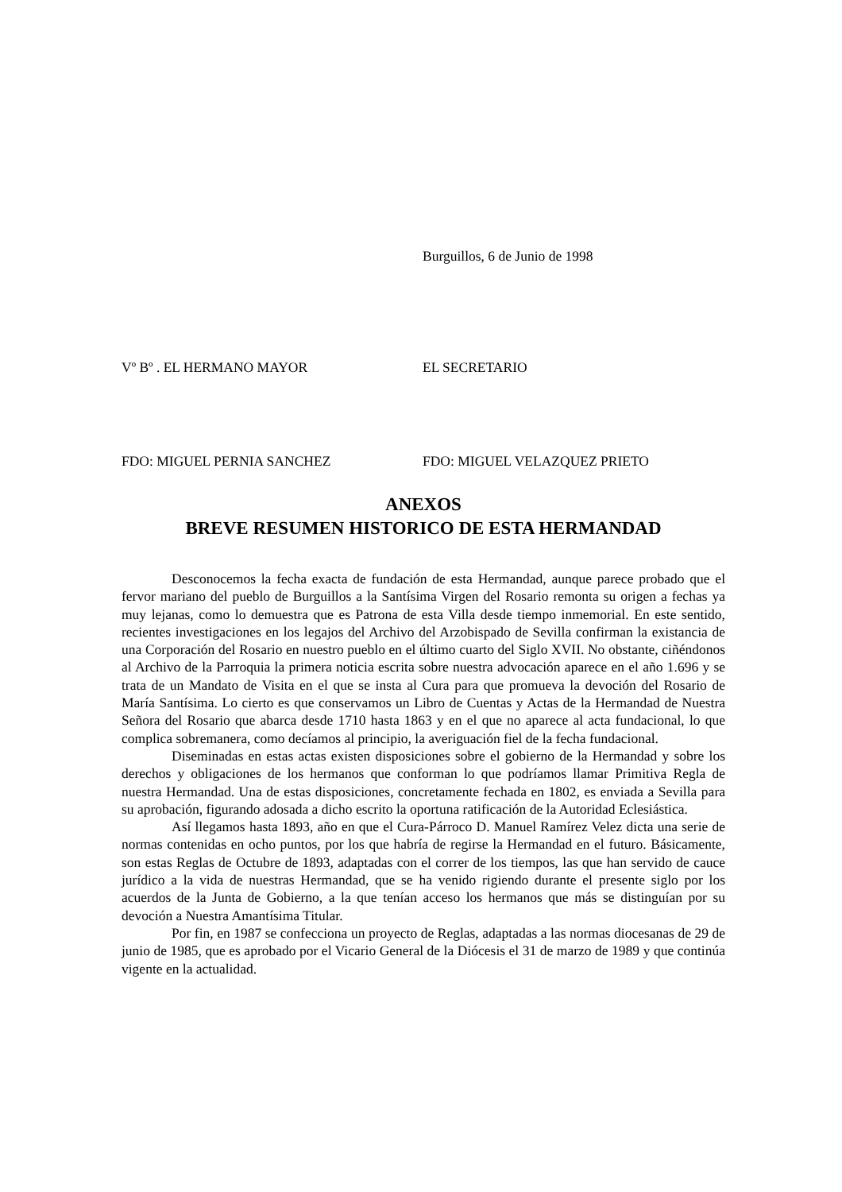Burguillos, 6 de Junio de 1998
Vº Bº . EL HERMANO MAYOR EL SECRETARIO
FDO: MIGUEL PERNIA SANCHEZ FDO: MIGUEL VELAZQUEZ PRIETO
ANEXOS
BREVE RESUMEN HISTORICO DE ESTA HERMANDAD
Desconocemos la fecha exacta de fundación de esta Hermandad, aunque parece probado que el fervor mariano del pueblo de Burguillos a la Santísima Virgen del Rosario remonta su origen a fechas ya muy lejanas, como lo demuestra que es Patrona de esta Villa desde tiempo inmemorial. En este sentido, recientes investigaciones en los legajos del Archivo del Arzobispado de Sevilla confirman la existancia de una Corporación del Rosario en nuestro pueblo en el último cuarto del Siglo XVII. No obstante, ciñéndonos al Archivo de la Parroquia la primera noticia escrita sobre nuestra advocación aparece en el año 1.696 y se trata de un Mandato de Visita en el que se insta al Cura para que promueva la devoción del Rosario de María Santísima. Lo cierto es que conservamos un Libro de Cuentas y Actas de la Hermandad de Nuestra Señora del Rosario que abarca desde 1710 hasta 1863 y en el que no aparece al acta fundacional, lo que complica sobremanera, como decíamos al principio, la averiguación fiel de la fecha fundacional.
Diseminadas en estas actas existen disposiciones sobre el gobierno de la Hermandad y sobre los derechos y obligaciones de los hermanos que conforman lo que podríamos llamar Primitiva Regla de nuestra Hermandad. Una de estas disposiciones, concretamente fechada en 1802, es enviada a Sevilla para su aprobación, figurando adosada a dicho escrito la oportuna ratificación de la Autoridad Eclesiástica.
Así llegamos hasta 1893, año en que el Cura-Párroco D. Manuel Ramírez Velez dicta una serie de normas contenidas en ocho puntos, por los que habría de regirse la Hermandad en el futuro. Básicamente, son estas Reglas de Octubre de 1893, adaptadas con el correr de los tiempos, las que han servido de cauce jurídico a la vida de nuestras Hermandad, que se ha venido rigiendo durante el presente siglo por los acuerdos de la Junta de Gobierno, a la que tenían acceso los hermanos que más se distinguían por su devoción a Nuestra Amantísima Titular.
Por fin, en 1987 se confecciona un proyecto de Reglas, adaptadas a las normas diocesanas de 29 de junio de 1985, que es aprobado por el Vicario General de la Diócesis el 31 de marzo de 1989 y que continúa vigente en la actualidad.